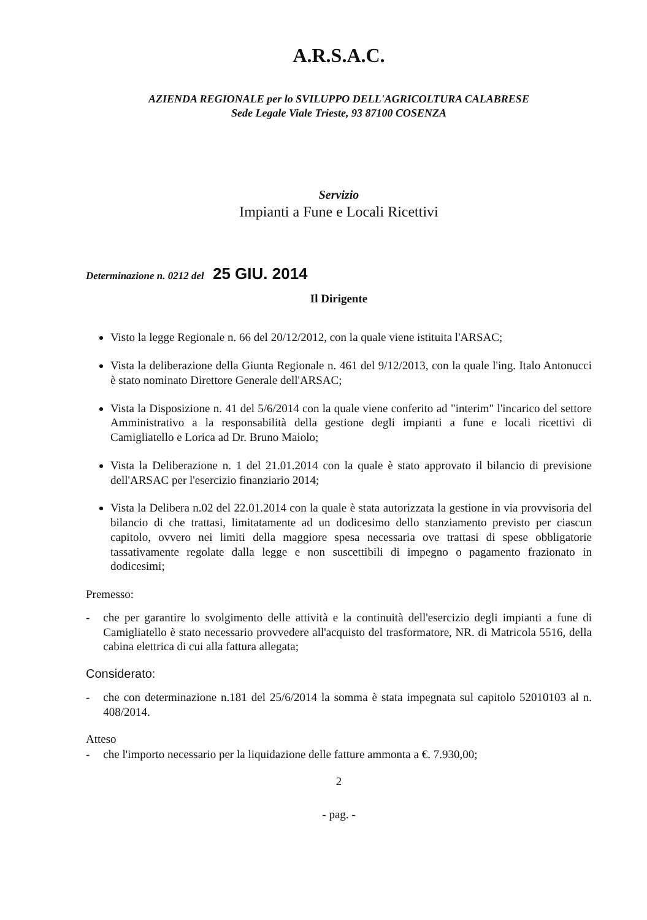A.R.S.A.C.
AZIENDA REGIONALE per lo SVILUPPO DELL'AGRICOLTURA CALABRESE
Sede Legale Viale Trieste, 93 87100 COSENZA
Servizio
Impianti a Fune e Locali Ricettivi
Determinazione n. 0212 del 25 GIU. 2014
Il Dirigente
Visto la legge Regionale n. 66 del 20/12/2012, con la quale viene istituita l'ARSAC;
Vista la deliberazione della Giunta Regionale n. 461 del 9/12/2013, con la quale l'ing. Italo Antonucci è stato nominato Direttore Generale dell'ARSAC;
Vista la Disposizione n. 41 del 5/6/2014 con la quale viene conferito ad "interim" l'incarico del settore Amministrativo a la responsabilità della gestione degli impianti a fune e locali ricettivi di Camigliatello e Lorica ad Dr. Bruno Maiolo;
Vista la Deliberazione n. 1 del 21.01.2014 con la quale è stato approvato il bilancio di previsione dell'ARSAC per l'esercizio finanziario 2014;
Vista la Delibera n.02 del 22.01.2014 con la quale è stata autorizzata la gestione in via provvisoria del bilancio di che trattasi, limitatamente ad un dodicesimo dello stanziamento previsto per ciascun capitolo, ovvero nei limiti della maggiore spesa necessaria ove trattasi di spese obbligatorie tassativamente regolate dalla legge e non suscettibili di impegno o pagamento frazionato in dodicesimi;
Premesso:
- che per garantire lo svolgimento delle attività e la continuità dell'esercizio degli impianti a fune di Camigliatello è stato necessario provvedere all'acquisto del trasformatore, NR. di Matricola 5516, della cabina elettrica di cui alla fattura allegata;
Considerato:
- che con determinazione n.181 del 25/6/2014 la somma è stata impegnata sul capitolo 52010103 al n. 408/2014.
Atteso
- che l'importo necessario per la liquidazione delle fatture ammonta a €. 7.930,00;
2
- pag. -